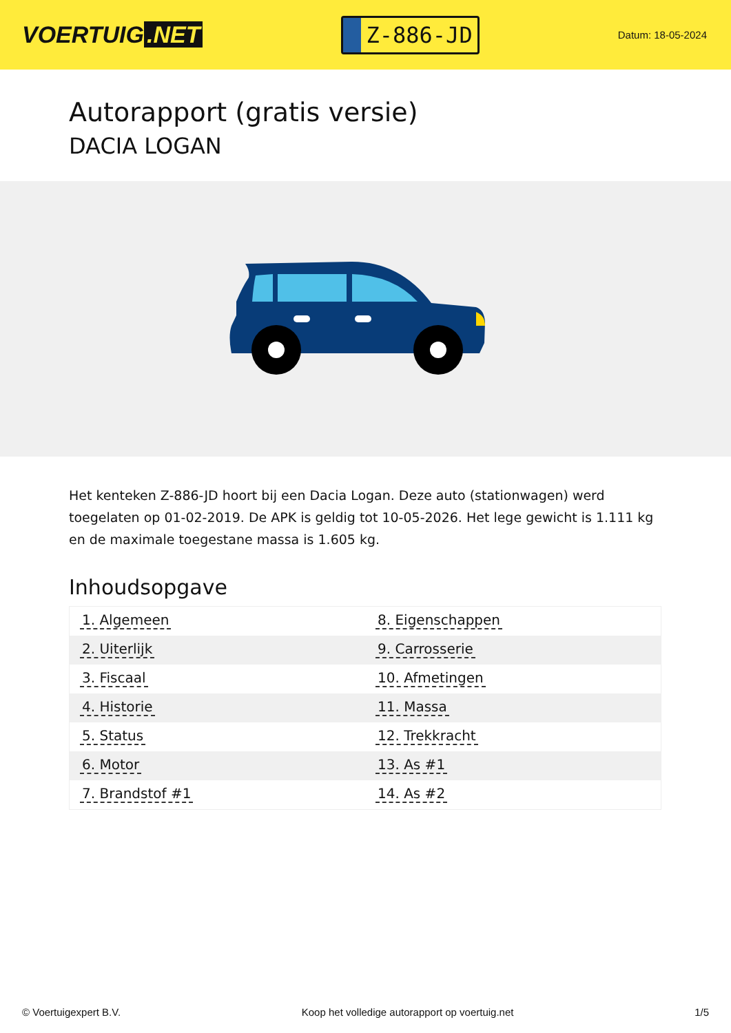VOERTUIG.NET
Z-886-JD
Datum: 18-05-2024
Autorapport (gratis versie)
DACIA LOGAN
Het kenteken Z-886-JD hoort bij een Dacia Logan. Deze auto (stationwagen) werd toegelaten op 01-02-2019. De APK is geldig tot 10-05-2026. Het lege gewicht is 1.111 kg en de maximale toegestane massa is 1.605 kg.
Inhoudsopgave
| 1. Algemeen | 8. Eigenschappen |
| 2. Uiterlijk | 9. Carrosserie |
| 3. Fiscaal | 10. Afmetingen |
| 4. Historie | 11. Massa |
| 5. Status | 12. Trekkracht |
| 6. Motor | 13. As #1 |
| 7. Brandstof #1 | 14. As #2 |
© Voertuigexpert B.V. Koop het volledige autorapport op voertuig.net 1/5